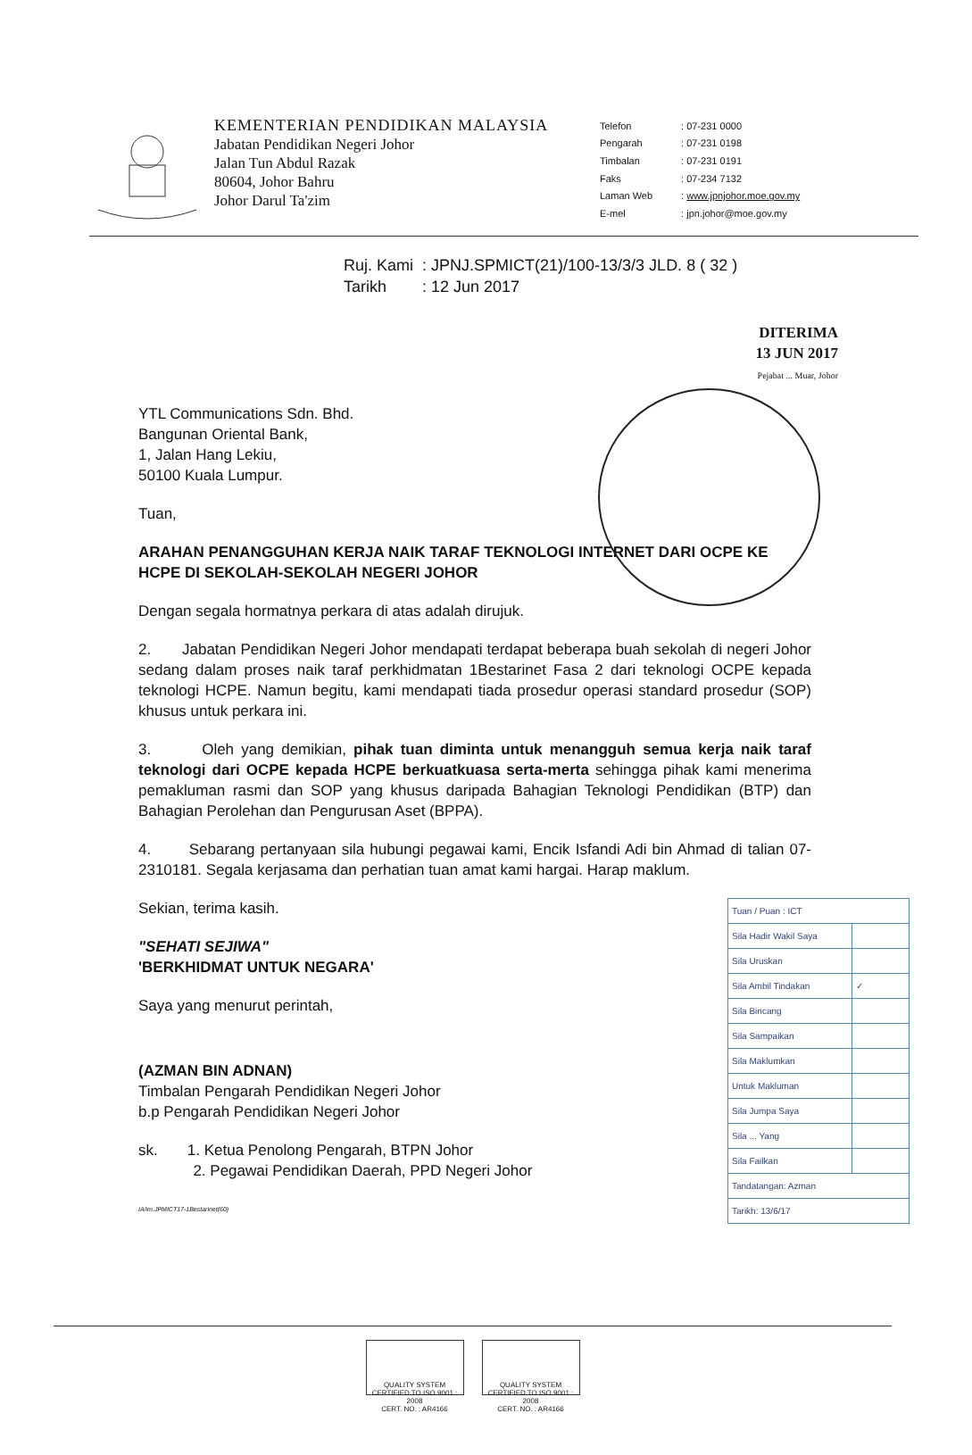KEMENTERIAN PENDIDIKAN MALAYSIA
Jabatan Pendidikan Negeri Johor
Jalan Tun Abdul Razak
80604, Johor Bahru
Johor Darul Ta'zim
| Telefon | : 07-231 0000 |
| Pengarah | : 07-231 0198 |
| Timbalan | : 07-231 0191 |
| Faks | : 07-234 7132 |
| Laman Web | : www.jpnjohor.moe.gov.my |
| E-mel | : jpn.johor@moe.gov.my |
Ruj. Kami : JPNJ.SPMICT(21)/100-13/3/3 JLD. 8 ( 32 )
Tarikh : 12 Jun 2017
DITERIMA
13 JUN 2017
Pejabat ... Muar, Johor
YTL Communications Sdn. Bhd.
Bangunan Oriental Bank,
1, Jalan Hang Lekiu,
50100 Kuala Lumpur.
Tuan,
ARAHAN PENANGGUHAN KERJA NAIK TARAF TEKNOLOGI INTERNET DARI OCPE KE HCPE DI SEKOLAH-SEKOLAH NEGERI JOHOR
Dengan segala hormatnya perkara di atas adalah dirujuk.
2. Jabatan Pendidikan Negeri Johor mendapati terdapat beberapa buah sekolah di negeri Johor sedang dalam proses naik taraf perkhidmatan 1Bestarinet Fasa 2 dari teknologi OCPE kepada teknologi HCPE. Namun begitu, kami mendapati tiada prosedur operasi standard prosedur (SOP) khusus untuk perkara ini.
3. Oleh yang demikian, pihak tuan diminta untuk menangguh semua kerja naik taraf teknologi dari OCPE kepada HCPE berkuatkuasa serta-merta sehingga pihak kami menerima pemakluman rasmi dan SOP yang khusus daripada Bahagian Teknologi Pendidikan (BTP) dan Bahagian Perolehan dan Pengurusan Aset (BPPA).
4. Sebarang pertanyaan sila hubungi pegawai kami, Encik Isfandi Adi bin Ahmad di talian 07-2310181. Segala kerjasama dan perhatian tuan amat kami hargai. Harap maklum.
| Tuan / Puan : ICT | |
| Sila Hadir Wakil Saya | |
| Sila Uruskan | |
| Sila Ambil Tindakan | ✓ |
| Sila Bincang | |
| Sila Sampaikan | |
| Sila Maklumkan | |
| Untuk Makluman | |
| Sila Jumpa Saya | |
| Sila ... Yang | |
| Sila Failkan | |
| Tandatangan: Azman | |
| Tarikh: 13/6/17 | |
Sekian, terima kasih.
"SEHATI SEJIWA"
'BERKHIDMAT UNTUK NEGARA'
Saya yang menurut perintah,
(AZMAN BIN ADNAN)
Timbalan Pengarah Pendidikan Negeri Johor
b.p Pengarah Pendidikan Negeri Johor
sk. 1. Ketua Penolong Pengarah, BTPN Johor
2. Pegawai Pendidikan Daerah, PPD Negeri Johor
IA/im.JPMICT17-1Bestarinet(60)
QUALITY SYSTEM
CERTIFIED TO ISO 9001 : 2008
CERT. NO. : AR4166 QUALITY SYSTEM
CERTIFIED TO ISO 9001 : 2008
CERT. NO. : AR4166